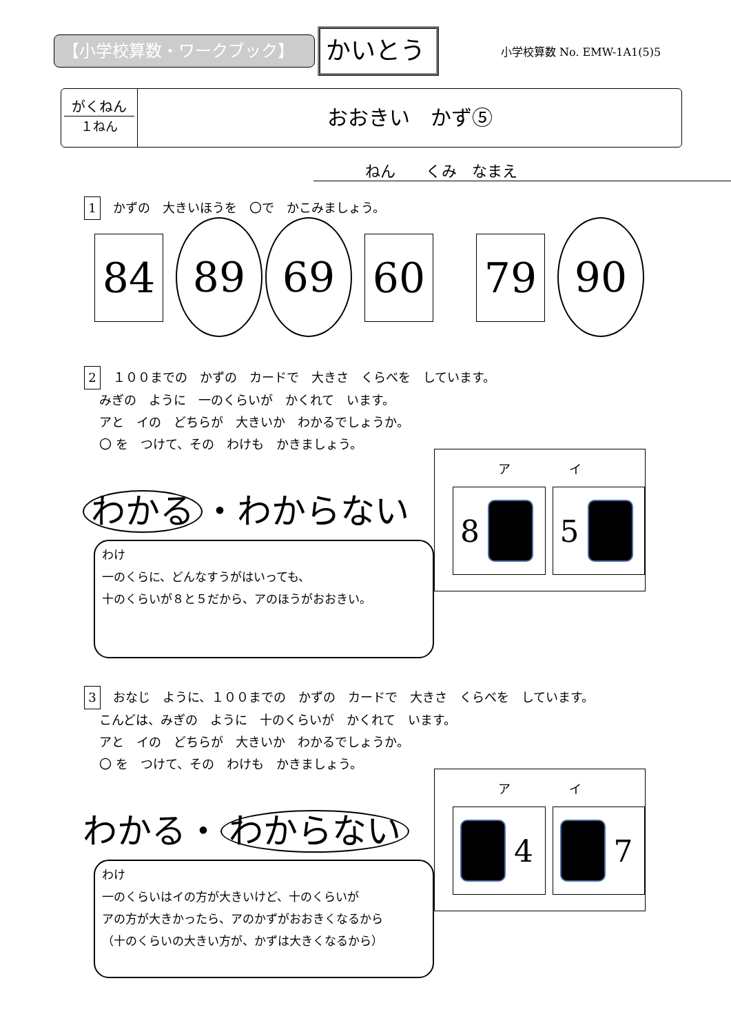【小学校算数・ワークブック】
かいとう
小学校算数 No. EMW-1A1(5)5
がくねん
１ねん
おおきい　かず⑤
ねん　　くみ　なまえ
1 かずの　大きいほうを　〇で　かこみましょう。
84 89 69 60 79 90
2 １００までの　かずの　カードで　大きさ　くらべを　しています。
みぎの　ように　一のくらいが　かくれて　います。
アと　イの　どちらが　大きいか　わかるでしょうか。
〇 を　つけて、その　わけも　かきましょう。
わかる ・わからない
わけ
一のくらに、どんなすうがはいっても、
十のくらいが８と５だから、アのほうがおおきい。
ア イ
8 5
3 おなじ　ように、１００までの　かずの　カードで　大きさ　くらべを　しています。
こんどは、みぎの　ように　十のくらいが　かくれて　います。
アと　イの　どちらが　大きいか　わかるでしょうか。
〇 を　つけて、その　わけも　かきましょう。
わかる・ わからない
わけ
一のくらいはイの方が大きいけど、十のくらいが
アの方が大きかったら、アのかずがおおきくなるから
（十のくらいの大きい方が、かずは大きくなるから）
ア イ
4 7